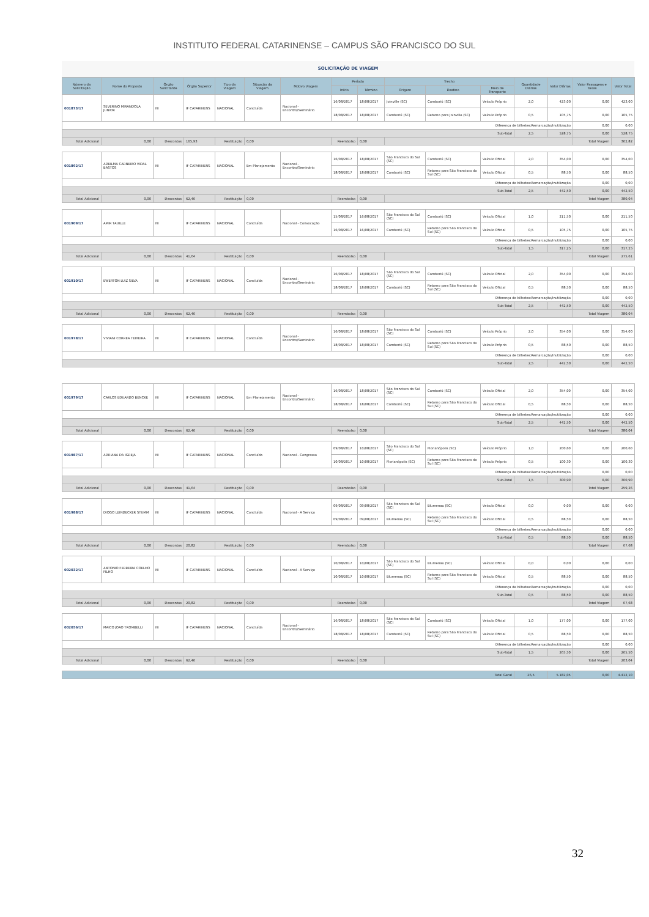INSTITUTO FEDERAL CATARINENSE – CAMPUS SÃO FRANCISCO DO SUL
SOLICITAÇÃO DE VIAGEM
| Número da Solicitação | Nome do Proposto | Órgão Solicitante | Órgão Superior | Tipo da Viagem | Situação da Viagem | Motivo Viagem | Período | | Trecho | | | Quantidade Diárias | Valor Diárias | Valor Passagens e Taxas | Valor Total |
| --- | --- | --- | --- | --- | --- | --- | --- | --- | --- | --- | --- | --- | --- | --- | --- |
| | | | | | | | Início | Término | Origem | Destino | Meio de Transporte | | | | |
| 001873/17 | SEVERINO MIRANDOLA JUNIOR | NI | IF CATARINENS | NACIONAL | Concluída | Nacional - Encontro/Seminário | 16/08/2017 | 18/08/2017 | Joinville (SC) | Camboriú (SC) | Veículo Próprio | 2,0 | 423,00 | 0,00 | 423,00 |
| | | | | | | | 18/08/2017 | 18/08/2017 | Camboriú (SC) | Retorno para Joinville (SC) | Veículo Próprio | 0,5 | 105,75 | 0,00 | 105,75 |
| Diferença de bilhetes:Remarcação/Inutilização | | | | | | | | | | | | | | 0,00 | 0,00 |
| Sub-Total | | | | | | | | | | | | 2,5 | 528,75 | 0,00 | 528,75 |
| Total Adicional | 0,00 | Descontos | 165,93 | Restituição | 0,00 | | Reembolso | 0,00 | | | | | | Total Viagem | 362,82 |
| 001892/17 | ADEILMA CARNEIRO VIDAL BASTOS | NI | IF CATARINENS | NACIONAL | Em Planejamento | Nacional - Encontro/Seminário | 16/08/2017 | 18/08/2017 | São Francisco do Sul (SC) | Camboriú (SC) | Veículo Oficial | 2,0 | 354,00 | 0,00 | 354,00 |
| | | | | | | | 18/08/2017 | 18/08/2017 | Camboriú (SC) | Retorno para São Francisco do Sul (SC) | Veículo Oficial | 0,5 | 88,50 | 0,00 | 88,50 |
| Diferença de bilhetes:Remarcação/Inutilização | | | | | | | | | | | | | | 0,00 | 0,00 |
| Sub-Total | | | | | | | | | | | | 2,5 | 442,50 | 0,00 | 442,50 |
| Total Adicional | 0,00 | Descontos | 62,46 | Restituição | 0,00 | | Reembolso | 0,00 | | | | | | Total Viagem | 380,04 |
| 001909/17 | AMIR TAUILLE | NI | IF CATARINENS | NACIONAL | Concluída | Nacional - Convocação | 15/08/2017 | 16/08/2017 | São Francisco do Sul (SC) | Camboriú (SC) | Veículo Oficial | 1,0 | 211,50 | 0,00 | 211,50 |
| | | | | | | | 16/08/2017 | 16/08/2017 | Camboriú (SC) | Retorno para São Francisco do Sul (SC) | Veículo Oficial | 0,5 | 105,75 | 0,00 | 105,75 |
| Diferença de bilhetes:Remarcação/Inutilização | | | | | | | | | | | | | | 0,00 | 0,00 |
| Sub-Total | | | | | | | | | | | | 1,5 | 317,25 | 0,00 | 317,25 |
| Total Adicional | 0,00 | Descontos | 41,64 | Restituição | 0,00 | | Reembolso | 0,00 | | | | | | Total Viagem | 275,61 |
| 001910/17 | EWERTON LUIZ SILVA | NI | IF CATARINENS | NACIONAL | Concluída | Nacional - Encontro/Seminário | 16/08/2017 | 18/08/2017 | São Francisco do Sul (SC) | Camboriú (SC) | Veículo Oficial | 2,0 | 354,00 | 0,00 | 354,00 |
| | | | | | | | 18/08/2017 | 18/08/2017 | Camboriú (SC) | Retorno para São Francisco do Sul (SC) | Veículo Oficial | 0,5 | 88,50 | 0,00 | 88,50 |
| Diferença de bilhetes:Remarcação/Inutilização | | | | | | | | | | | | | | 0,00 | 0,00 |
| Sub-Total | | | | | | | | | | | | 2,5 | 442,50 | 0,00 | 442,50 |
| Total Adicional | 0,00 | Descontos | 62,46 | Restituição | 0,00 | | Reembolso | 0,00 | | | | | | Total Viagem | 380,04 |
| 001978/17 | VIVIANI CORREA TEIXEIRA | NI | IF CATARINENS | NACIONAL | Concluída | Nacional - Encontro/Seminário | 16/08/2017 | 18/08/2017 | São Francisco do Sul (SC) | Camboriú (SC) | Veículo Próprio | 2,0 | 354,00 | 0,00 | 354,00 |
| | | | | | | | 18/08/2017 | 18/08/2017 | Camboriú (SC) | Retorno para São Francisco do Sul (SC) | Veículo Próprio | 0,5 | 88,50 | 0,00 | 88,50 |
| Diferença de bilhetes:Remarcação/Inutilização | | | | | | | | | | | | | | 0,00 | 0,00 |
| Sub-Total | | | | | | | | | | | | 2,5 | 442,50 | 0,00 | 442,50 |
| 001979/17 | CARLOS EDUARDO BENCKE | NI | IF CATARINENS | NACIONAL | Em Planejamento | Nacional - Encontro/Seminário | 16/08/2017 | 18/08/2017 | São Francisco do Sul (SC) | Camboriú (SC) | Veículo Oficial | 2,0 | 354,00 | 0,00 | 354,00 |
| | | | | | | | 18/08/2017 | 18/08/2017 | Camboriú (SC) | Retorno para São Francisco do Sul (SC) | Veículo Oficial | 0,5 | 88,50 | 0,00 | 88,50 |
| Diferença de bilhetes:Remarcação/Inutilização | | | | | | | | | | | | | | 0,00 | 0,00 |
| Sub-Total | | | | | | | | | | | | 2,5 | 442,50 | 0,00 | 442,50 |
| Total Adicional | 0,00 | Descontos | 62,46 | Restituição | 0,00 | | Reembolso | 0,00 | | | | | | Total Viagem | 380,04 |
| 001987/17 | ADRIANA DA IGREJA | NI | IF CATARINENS | NACIONAL | Concluída | Nacional - Congresso | 09/08/2017 | 10/08/2017 | São Francisco do Sul (SC) | Florianópolis (SC) | Veículo Próprio | 1,0 | 200,60 | 0,00 | 200,60 |
| | | | | | | | 10/08/2017 | 10/08/2017 | Florianópolis (SC) | Retorno para São Francisco do Sul (SC) | Veículo Próprio | 0,5 | 100,30 | 0,00 | 100,30 |
| Diferença de bilhetes:Remarcação/Inutilização | | | | | | | | | | | | | | 0,00 | 0,00 |
| Sub-Total | | | | | | | | | | | | 1,5 | 300,90 | 0,00 | 300,90 |
| Total Adicional | 0,00 | Descontos | 41,64 | Restituição | 0,00 | | Reembolso | 0,00 | | | | | | Total Viagem | 259,26 |
| 001988/17 | DIOGO LEINDECKER STUMM | NI | IF CATARINENS | NACIONAL | Concluída | Nacional - A Serviço | 09/08/2017 | 09/08/2017 | São Francisco do Sul (SC) | Blumenau (SC) | Veículo Oficial | 0,0 | 0,00 | 0,00 | 0,00 |
| | | | | | | | 09/08/2017 | 09/08/2017 | Blumenau (SC) | Retorno para São Francisco do Sul (SC) | Veículo Oficial | 0,5 | 88,50 | 0,00 | 88,50 |
| Diferença de bilhetes:Remarcação/Inutilização | | | | | | | | | | | | | | 0,00 | 0,00 |
| Sub-Total | | | | | | | | | | | | 0,5 | 88,50 | 0,00 | 88,50 |
| Total Adicional | 0,00 | Descontos | 20,82 | Restituição | 0,00 | | Reembolso | 0,00 | | | | | | Total Viagem | 67,68 |
| 002032/17 | ANTONIO FERREIRA COELHO FILHO | NI | IF CATARINENS | NACIONAL | Concluída | Nacional - A Serviço | 10/08/2017 | 10/08/2017 | São Francisco do Sul (SC) | Blumenau (SC) | Veículo Oficial | 0,0 | 0,00 | 0,00 | 0,00 |
| | | | | | | | 10/08/2017 | 10/08/2017 | Blumenau (SC) | Retorno para São Francisco do Sul (SC) | Veículo Oficial | 0,5 | 88,50 | 0,00 | 88,50 |
| Diferença de bilhetes:Remarcação/Inutilização | | | | | | | | | | | | | | 0,00 | 0,00 |
| Sub-Total | | | | | | | | | | | | 0,5 | 88,50 | 0,00 | 88,50 |
| Total Adicional | 0,00 | Descontos | 20,82 | Restituição | 0,00 | | Reembolso | 0,00 | | | | | | Total Viagem | 67,68 |
| 002056/17 | MAICO JOAO TROMBELLI | NI | IF CATARINENS | NACIONAL | Concluída | Nacional - Encontro/Seminário | 16/08/2017 | 18/08/2017 | São Francisco do Sul (SC) | Camboriú (SC) | Veículo Oficial | 1,0 | 177,00 | 0,00 | 177,00 |
| | | | | | | | 18/08/2017 | 18/08/2017 | Camboriú (SC) | Retorno para São Francisco do Sul (SC) | Veículo Oficial | 0,5 | 88,50 | 0,00 | 88,50 |
| Diferença de bilhetes:Remarcação/Inutilização | | | | | | | | | | | | | | 0,00 | 0,00 |
| Sub-Total | | | | | | | | | | | | 1,5 | 265,50 | 0,00 | 265,50 |
| Total Adicional | 0,00 | Descontos | 62,46 | Restituição | 0,00 | | Reembolso | 0,00 | | | | | | Total Viagem | 203,04 |
| Total Geral | | | | | | | | | | | | 26,5 | 5.182,05 | 0,00 | 4.412,10 |
32